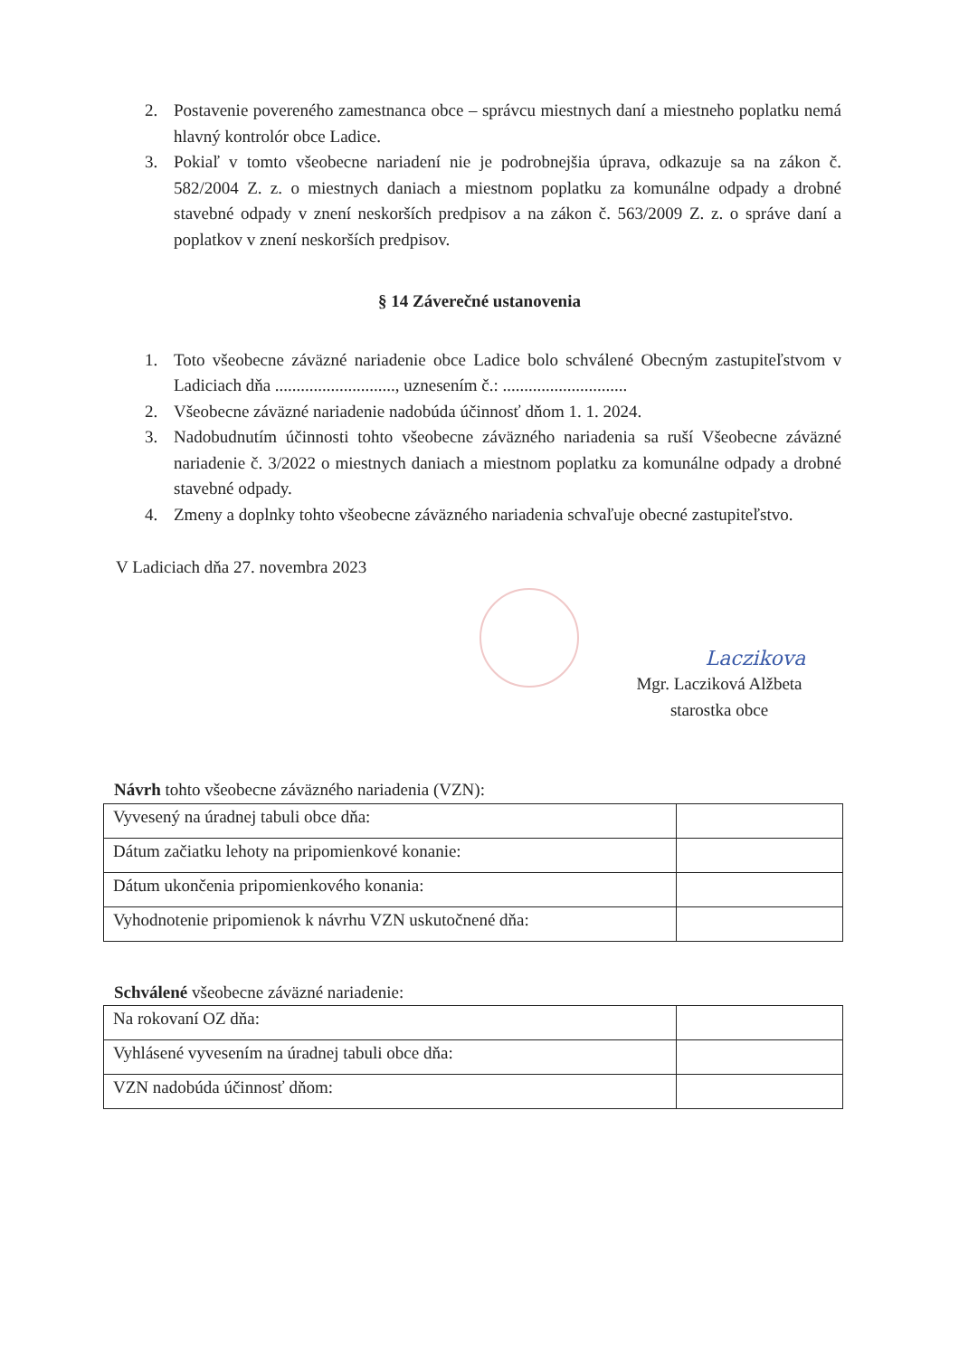2. Postavenie povereného zamestnanca obce – správcu miestnych daní a miestneho poplatku nemá hlavný kontrolór obce Ladice.
3. Pokiaľ v tomto všeobecne nariadení nie je podrobnejšia úprava, odkazuje sa na zákon č. 582/2004 Z. z. o miestnych daniach a miestnom poplatku za komunálne odpady a drobné stavebné odpady v znení neskorších predpisov a na zákon č. 563/2009 Z. z. o správe daní a poplatkov v znení neskorších predpisov.
§ 14 Záverečné ustanovenia
1. Toto všeobecne záväzné nariadenie obce Ladice bolo schválené Obecným zastupiteľstvom v Ladiciach dňa ............................, uznesením č.: .............................
2. Všeobecne záväzné nariadenie nadobúda účinnosť dňom 1. 1. 2024.
3. Nadobudnutím účinnosti tohto všeobecne záväzného nariadenia sa ruší Všeobecne záväzné nariadenie č. 3/2022 o miestnych daniach a miestnom poplatku za komunálne odpady a drobné stavebné odpady.
4. Zmeny a doplnky tohto všeobecne záväzného nariadenia schvaľuje obecné zastupiteľstvo.
V Ladiciach dňa 27. novembra 2023
Laczikova
Mgr. Lacziková Alžbeta
starostka obce
Návrh tohto všeobecne záväzného nariadenia (VZN):
| Vyvesený na úradnej tabuli obce dňa: | |
| Dátum začiatku lehoty na pripomienkové konanie: | |
| Dátum ukončenia pripomienkového konania: | |
| Vyhodnotenie pripomienok k návrhu VZN uskutočnené dňa: | |
Schválené všeobecne záväzné nariadenie:
| Na rokovaní OZ dňa: | |
| Vyhlásené vyvesením na úradnej tabuli obce dňa: | |
| VZN nadobúda účinnosť dňom: | |